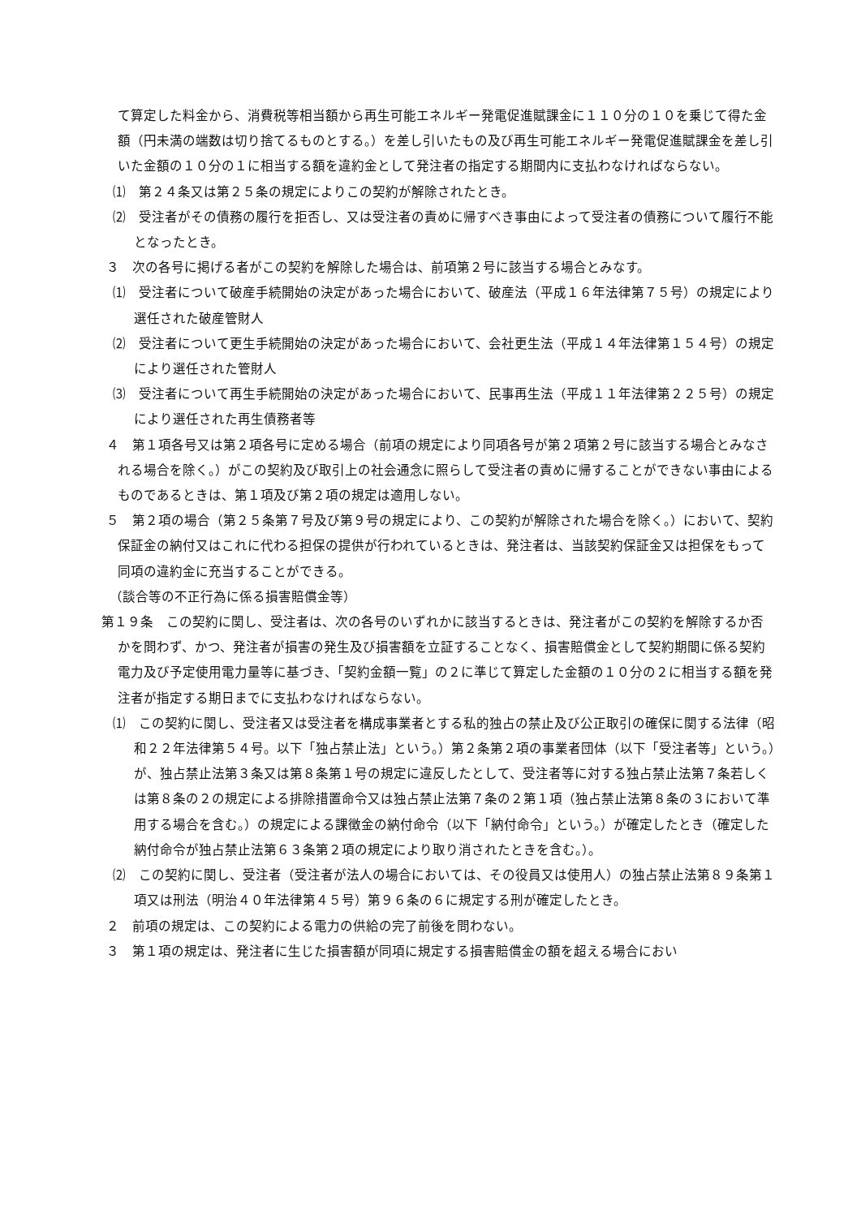て算定した料金から、消費税等相当額から再生可能エネルギー発電促進賦課金に１１０分の１０を乗じて得た金額（円未満の端数は切り捨てるものとする。）を差し引いたもの及び再生可能エネルギー発電促進賦課金を差し引いた金額の１０分の１に相当する額を違約金として発注者の指定する期間内に支払わなければならない。
⑴　第２４条又は第２５条の規定によりこの契約が解除されたとき。
⑵　受注者がその債務の履行を拒否し、又は受注者の責めに帰すべき事由によって受注者の債務について履行不能となったとき。
３　次の各号に掲げる者がこの契約を解除した場合は、前項第２号に該当する場合とみなす。
⑴　受注者について破産手続開始の決定があった場合において、破産法（平成１６年法律第７５号）の規定により選任された破産管財人
⑵　受注者について更生手続開始の決定があった場合において、会社更生法（平成１４年法律第１５４号）の規定により選任された管財人
⑶　受注者について再生手続開始の決定があった場合において、民事再生法（平成１１年法律第２２５号）の規定により選任された再生債務者等
４　第１項各号又は第２項各号に定める場合（前項の規定により同項各号が第２項第２号に該当する場合とみなされる場合を除く。）がこの契約及び取引上の社会通念に照らして受注者の責めに帰することができない事由によるものであるときは、第１項及び第２項の規定は適用しない。
５　第２項の場合（第２５条第７号及び第９号の規定により、この契約が解除された場合を除く。）において、契約保証金の納付又はこれに代わる担保の提供が行われているときは、発注者は、当該契約保証金又は担保をもって同項の違約金に充当することができる。
（談合等の不正行為に係る損害賠償金等）
第１９条　この契約に関し、受注者は、次の各号のいずれかに該当するときは、発注者がこの契約を解除するか否かを問わず、かつ、発注者が損害の発生及び損害額を立証することなく、損害賠償金として契約期間に係る契約電力及び予定使用電力量等に基づき、「契約金額一覧」の２に準じて算定した金額の１０分の２に相当する額を発注者が指定する期日までに支払わなければならない。
⑴　この契約に関し、受注者又は受注者を構成事業者とする私的独占の禁止及び公正取引の確保に関する法律（昭和２２年法律第５４号。以下「独占禁止法」という。）第２条第２項の事業者団体（以下「受注者等」という。）が、独占禁止法第３条又は第８条第１号の規定に違反したとして、受注者等に対する独占禁止法第７条若しくは第８条の２の規定による排除措置命令又は独占禁止法第７条の２第１項（独占禁止法第８条の３において準用する場合を含む。）の規定による課徴金の納付命令（以下「納付命令」という。）が確定したとき（確定した納付命令が独占禁止法第６３条第２項の規定により取り消されたときを含む。）。
⑵　この契約に関し、受注者（受注者が法人の場合においては、その役員又は使用人）の独占禁止法第８９条第１項又は刑法（明治４０年法律第４５号）第９６条の６に規定する刑が確定したとき。
２　前項の規定は、この契約による電力の供給の完了前後を問わない。
３　第１項の規定は、発注者に生じた損害額が同項に規定する損害賠償金の額を超える場合におい